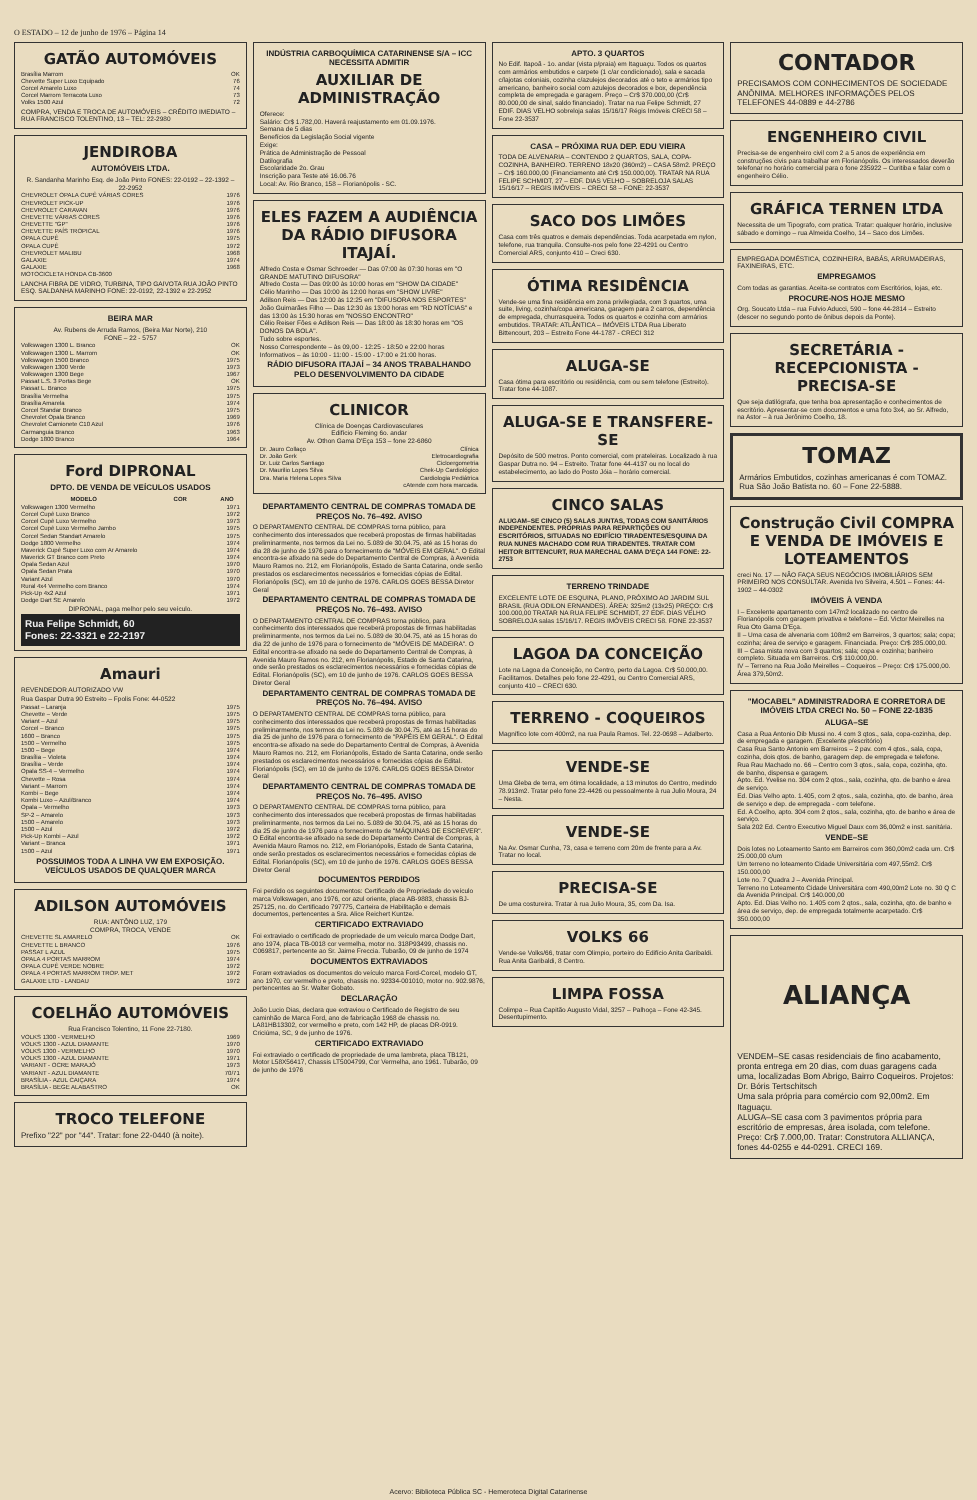O ESTADO – 12 de junho de 1976 – Página 14
GATÃO AUTOMÓVEIS
| Brasília Marrom | OK |
| Chevette Super Luxo Equipado | 76 |
| Corcel Amarelo Luxo | 74 |
| Corcel Marrom Terracota Luxo | 73 |
| Volks 1500 Azul | 72 |
COMPRA, VENDA E TROCA DE AUTOMÓVEIS – CRÉDITO IMEDIATO – RUA FRANCISCO TOLENTINO, 13 – TEL: 22-2980
JENDIROBA
AUTOMÓVEIS LTDA.
R. Sandanha Marinho Esq. de João Pinto FONES: 22-0192 – 22-1392 – 22-2952
| CHEVROLET OPALA CUPÊ VÁRIAS CORES | 1976 |
| CHEVROLET PICK-UP | 1976 |
| CHEVROLET CARAVAN | 1976 |
| CHEVETTE VÁRIAS CORES | 1976 |
| CHEVETTE "GP" | 1976 |
| CHEVETTE PAÍS TROPICAL | 1976 |
| OPALA CUPÊ | 1975 |
| OPALA CUPÊ | 1972 |
| CHEVROLET MALIBU | 1968 |
| GALAXIE | 1974 |
| GALAXIE | 1968 |
| MOTOCICLETA HONDA CB-3600 | |
LANCHA FIBRA DE VIDRO, TURBINA, TIPO GAIVOTA RUA JOÃO PINTO ESQ. SALDANHA MARINHO FONE: 22-0192, 22-1392 e 22-2952
BEIRA MAR
Av. Rubens de Arruda Ramos, (Beira Mar Norte), 210
FONE – 22 - 5757
| Volkswagen 1300 L. Branco | OK |
| Volkswagen 1300 L. Marrom | OK |
| Volkswagen 1500 Branco | 1975 |
| Volkswagen 1300 Verde | 1973 |
| Volkswagen 1300 Bege | 1967 |
| Passat L.S. 3 Portas Bege | OK |
| Passat L. Branco | 1975 |
| Brasília Vermelha | 1975 |
| Brasília Amarela | 1974 |
| Corcel Standar Branco | 1975 |
| Chevrolet Opala Branco | 1969 |
| Chevrolet Camionete C10 Azul | 1976 |
| Carmanguia Branco | 1963 |
| Dodge 1800 Branco | 1964 |
Ford DIPRONAL
DPTO. DE VENDA DE VEÍCULOS USADOS
| MODELO | COR | ANO |
| --- | --- | --- |
| Volkswagen 1300 Vermelho | | 1971 |
| Corcel Cupê Luxo Branco | | 1972 |
| Corcel Cupê Luxo Vermelho | | 1973 |
| Corcel Cupê Luxo Vermelho Jambo | | 1975 |
| Corcel Sedan Standart Amarelo | | 1975 |
| Dodge 1800 Vermelho | | 1974 |
| Maverick Cupê Super Luxo com Ar Amarelo | | 1974 |
| Maverick GT Branco com Preto | | 1974 |
| Opala Sedan Azul | | 1970 |
| Opala Sedan Prata | | 1970 |
| Variant Azul | | 1970 |
| Rural 4x4 Vermelho com Branco | | 1974 |
| Pick-Up 4x2 Azul | | 1971 |
| Dodge Dart SE Amarelo | | 1972 |
DIPRONAL, paga melhor pelo seu veículo.
Rua Felipe Schmidt, 60
Fones: 22-3321 e 22-2197
Amauri
REVENDEDOR AUTORIZADO VW
Rua Gaspar Dutra 90 Estreito – Fpolis Fone: 44-0522
| Passat – Laranja | 1975 |
| Chevette – Verde | 1975 |
| Variant – Azul | 1975 |
| Corcel – Branco | 1975 |
| 1600 – Branco | 1975 |
| 1500 – Vermelho | 1975 |
| 1500 – Bege | 1974 |
| Brasília – Violeta | 1974 |
| Brasília – Verde | 1974 |
| Opala SS-4 – Vermelho | 1974 |
| Chevette – Rosa | 1974 |
| Variant – Marrom | 1974 |
| Kombi – Bege | 1974 |
| Kombi Luxo – Azul/Branco | 1974 |
| Opala – Vermelho | 1973 |
| SP-2 – Amarelo | 1973 |
| 1500 – Amarelo | 1973 |
| 1500 – Azul | 1972 |
| Pick-Up Kombi – Azul | 1972 |
| Variant – Branca | 1971 |
| 1500 – Azul | 1971 |
POSSUIMOS TODA A LINHA VW EM EXPOSIÇÃO. VEÍCULOS USADOS DE QUALQUER MARCA
ADILSON AUTOMÓVEIS
RUA: ANTÔNO LUZ, 179
COMPRA, TROCA, VENDE
| CHEVETTE SL AMARELO | OK |
| CHEVETTE L BRANCO | 1976 |
| PASSAT L AZUL | 1975 |
| OPALA 4 PORTAS MARROM | 1974 |
| OPALA CUPÊ VERDE NOBRE | 1972 |
| OPALA 4 PORTAS MARROM TROP. MET | 1972 |
| GALAXIE LTD - LANDAU | 1972 |
COELHÃO AUTOMÓVEIS
Rua Francisco Tolentino, 11 Fone 22-7180.
| VOLKS 1300 - VERMELHO | 1969 |
| VOLKS 1300 - AZUL DIAMANTE | 1970 |
| VOLKS 1300 - VERMELHO | 1970 |
| VOLKS 1300 - AZUL DIAMANTE | 1971 |
| VARIANT - OCRE MARAJÓ | 1973 |
| VARIANT - AZUL DIAMANTE | 70/71 |
| BRASÍLIA - AZUL CAIÇARA | 1974 |
| BRASÍLIA - BEGE ALABASTRO | OK |
TROCO TELEFONE
Prefixo "22" por "44". Tratar: fone 22-0440 (à noite).
INDÚSTRIA CARBOQUÍMICA CATARINENSE S/A – ICC NECESSITA ADMITIR
AUXILIAR DE ADMINISTRAÇÃO
Oferece:
Salário: Cr$ 1.782,00. Haverá reajustamento em 01.09.1976.
Semana de 5 dias
Benefícios da Legislação Social vigente
Exige:
Prática de Administração de Pessoal
Datilografia
Escolaridade 2o. Grau
Inscrição para Teste até 16.06.76
Local: Av. Rio Branco, 158 – Florianópolis - SC.
ELES FAZEM A AUDIÊNCIA DA RÁDIO DIFUSORA ITAJAÍ.
Alfredo Costa e Osmar Schroeder — Das 07:00 às 07:30 horas em "O GRANDE MATUTINO DIFUSORA"
Alfredo Costa — Das 09:00 às 10:00 horas em "SHOW DA CIDADE"
Célio Marinho — Das 10:00 às 12:00 horas em "SHOW LIVRE"
Adilson Reis — Das 12:00 às 12:25 em "DIFUSORA NOS ESPORTES"
João Guimarães Filho — Das 12:30 às 13:00 horas em "RD NOTÍCIAS" e das 13:00 às 15:30 horas em "NOSSO ENCONTRO"
Célio Reiser Fões e Adilson Reis — Das 18:00 às 18:30 horas em "OS DONOS DA BOLA".
Tudo sobre esportes.
Nosso Correspondente – às 09,00 - 12:25 - 18:50 e 22:00 horas
Informativos – às 10:00 - 11:00 - 15:00 - 17:00 e 21:00 horas.
RÁDIO DIFUSORA ITAJAÍ – 34 ANOS TRABALHANDO PELO DESENVOLVIMENTO DA CIDADE
CLINICOR
Clínica de Doenças Cardiovasculares
Edifício Fleming 6o. andar
Av. Othon Gama D'Eça 153 – fone 22-6860
| Dr. Jauro Collaço | Clínica |
| Dr. João Gerk | Eletrocardiografia |
| Dr. Luiz Carlos Santiago | Cicloergometria |
| Dr. Maurilio Lopes Silva | Chek-Up Cardiológico |
| Dra. Maria Helena Lopes Silva | Cardiologia Pediátrica |
| | cAtende com hora marcada. |
DEPARTAMENTO CENTRAL DE COMPRAS TOMADA DE PREÇOS No. 76–492. AVISO
O DEPARTAMENTO CENTRAL DE COMPRAS torna público, para conhecimento dos interessados que receberá propostas de firmas habilitadas preliminarmente, nos termos da Lei no. 5.089 de 30.04.75, até as 15 horas do dia 28 de junho de 1976 para o fornecimento de "MÓVEIS EM GERAL". O Edital encontra-se afixado na sede do Departamento Central de Compras, à Avenida Mauro Ramos no. 212, em Florianópolis, Estado de Santa Catarina, onde serão prestados os esclarecimentos necessários e fornecidas cópias de Edital. Florianópolis (SC), em 10 de junho de 1976. CARLOS GOES BESSA Diretor Geral
DEPARTAMENTO CENTRAL DE COMPRAS TOMADA DE PREÇOS No. 76–493. AVISO
O DEPARTAMENTO CENTRAL DE COMPRAS torna público, para conhecimento dos interessados que receberá propostas de firmas habilitadas preliminarmente, nos termos da Lei no. 5.089 de 30.04.75, até as 15 horas do dia 22 de junho de 1976 para o fornecimento de "MÓVEIS DE MADEIRA". O Edital encontra-se afixado na sede do Departamento Central de Compras, à Avenida Mauro Ramos no. 212, em Florianópolis, Estado de Santa Catarina, onde serão prestados os esclarecimentos necessários e fornecidas cópias de Edital. Florianópolis (SC), em 10 de junho de 1976. CARLOS GOES BESSA Diretor Geral
DEPARTAMENTO CENTRAL DE COMPRAS TOMADA DE PREÇOS No. 76–494. AVISO
O DEPARTAMENTO CENTRAL DE COMPRAS torna público, para conhecimento dos interessados que receberá propostas de firmas habilitadas preliminarmente, nos termos da Lei no. 5.089 de 30.04.75, até as 15 horas do dia 25 de junho de 1976 para o fornecimento de "PAPÉIS EM GERAL". O Edital encontra-se afixado na sede do Departamento Central de Compras, à Avenida Mauro Ramos no. 212, em Florianópolis, Estado de Santa Catarina, onde serão prestados os esclarecimentos necessários e fornecidas cópias de Edital. Florianópolis (SC), em 10 de junho de 1976. CARLOS GOES BESSA Diretor Geral
DEPARTAMENTO CENTRAL DE COMPRAS TOMADA DE PREÇOS No. 76–495. AVISO
O DEPARTAMENTO CENTRAL DE COMPRAS torna público, para conhecimento dos interessados que receberá propostas de firmas habilitadas preliminarmente, nos termos da Lei no. 5.089 de 30.04.75, até as 15 horas do dia 25 de junho de 1976 para o fornecimento de "MÁQUINAS DE ESCREVER". O Edital encontra-se afixado na sede do Departamento Central de Compras, à Avenida Mauro Ramos no. 212, em Florianópolis, Estado de Santa Catarina, onde serão prestados os esclarecimentos necessários e fornecidas cópias de Edital. Florianópolis (SC), em 10 de junho de 1976. CARLOS GOES BESSA Diretor Geral
DOCUMENTOS PERDIDOS
Foi perdido os seguintes documentos: Certificado de Propriedade do veículo marca Volkswagen, ano 1976, cor azul oriente, placa AB-9883, chassis BJ-257125, no. do Certificado 797775, Carteira de Habilitação e demais documentos, pertencentes a Sra. Alice Reichert Kuntze.
CERTIFICADO EXTRAVIADO
Foi extraviado o certificado de propriedade de um veículo marca Dodge Dart, ano 1974, placa TB-0018 cor vermelha, motor no. 318P93499, chassis no. C069817, pertencente ao Sr. Jaime Freccia. Tubarão, 09 de junho de 1974
DOCUMENTOS EXTRAVIADOS
Foram extraviados os documentos do veículo marca Ford-Corcel, modelo GT, ano 1970, cor vermelho e preto, chassis no. 92334-001010, motor no. 902.9876, pertencentes ao Sr. Walter Gobato.
DECLARAÇÃO
João Lucio Dias, declara que extraviou o Certificado de Registro de seu caminhão de Marca Ford, ano de fabricação 1968 de chassis no. LA81HB13302, cor vermelho e preto, com 142 HP, de placas DR-0919. Criciúma, SC, 9 de junho de 1976.
CERTIFICADO EXTRAVIADO
Foi extraviado o certificado de propriedade de uma lambreta, placa TB121, Motor L58X56417, Chassis LT5004799, Cor Vermelha, ano 1961. Tubarão, 09 de junho de 1976
APTO. 3 QUARTOS
No Edif. Itapoã - 1o. andar (vista p/praia) em Itaguaçu. Todos os quartos com armários embutidos e carpete (1 c/ar condicionado), sala e sacada c/lajotas coloniais, cozinha c/azulejos decorados até o teto e armários tipo americano, banheiro social com azulejos decorados e box, dependência completa de empregada e garagem. Preço – Cr$ 370.000,00 (Cr$ 80.000,00 de sinal, saldo financiado). Tratar na rua Felipe Schmidt, 27 EDIF. DIAS VELHO sobreloja salas 15/16/17 Régis Imóveis CRECI 58 – Fone 22-3537
CASA – PRÓXIMA RUA DEP. EDU VIEIRA
TODA DE ALVENARIA – CONTENDO 2 QUARTOS, SALA, COPA-COZINHA, BANHEIRO. TERRENO 18x20 (360m2) – CASA 58m2. PREÇO – Cr$ 160.000,00 (Financiamento até Cr$ 150.000,00). TRATAR NA RUA FELIPE SCHMIDT, 27 – EDF. DIAS VELHO – SOBRELOJA SALAS 15/16/17 – REGIS IMÓVEIS – CRECI 58 – FONE: 22-3537
SACO DOS LIMÕES
Casa com três quatros e demais dependências. Toda acarpetada em nylon, telefone, rua tranquila. Consulte-nos pelo fone 22-4291 ou Centro Comercial ARS, conjunto 410 – Creci 630.
ÓTIMA RESIDÊNCIA
Vende-se uma fina residência em zona privilegiada, com 3 quartos, uma suite, living, cozinha/copa americana, garagem para 2 carros, dependência de empregada, churrasqueira. Todos os quartos e cozinha com armários embutidos. TRATAR: ATLÂNTICA – IMÓVEIS LTDA Rua Liberato Bittencourt, 203 – Estreito Fone 44-1787 - CRECI 312
ALUGA-SE
Casa ótima para escritório ou residência, com ou sem telefone (Estreito). Tratar fone 44-1087.
ALUGA-SE E TRANSFERE-SE
Depósito de 500 metros. Ponto comercial, com prateleiras. Localizado à rua Gaspar Dutra no. 94 – Estreito. Tratar fone 44-4137 ou no local do estabelecimento, ao lado do Posto Jóia – horário comercial.
CINCO SALAS
ALUGAM–SE CINCO (5) SALAS JUNTAS, TODAS COM SANITÁRIOS INDEPENDENTES. PRÓPRIAS PARA REPARTIÇÕES OU ESCRITÓRIOS, SITUADAS NO EDIFÍCIO TIRADENTES/ESQUINA DA RUA NUNES MACHADO COM RUA TIRADENTES. TRATAR COM HEITOR BITTENCURT, RUA MARECHAL GAMA D'EÇA 144 FONE: 22-2753
TERRENO TRINDADE
EXCELENTE LOTE DE ESQUINA, PLANO, PRÓXIMO AO JARDIM SUL BRASIL (RUA ODILON ERNANDES). ÁREA: 325m2 (13x25) PREÇO: Cr$ 100.000,00 TRATAR NA RUA FELIPE SCHMIDT, 27 EDF. DIAS VELHO SOBRELOJA salas 15/16/17. REGIS IMÓVEIS CRECI 58. FONE 22-3537
LAGOA DA CONCEIÇÃO
Lote na Lagoa da Conceição, no Centro, perto da Lagoa. Cr$ 50.000,00. Facilitamos. Detalhes pelo fone 22-4291, ou Centro Comercial ARS, conjunto 410 – CRECI 630.
TERRENO - COQUEIROS
Magnífico lote com 400m2, na rua Paula Ramos. Tel. 22-0698 – Adalberto.
VENDE-SE
Uma Gleba de terra, em ótima localidade, a 13 minutos do Centro, medindo 78.913m2. Tratar pelo fone 22-4426 ou pessoalmente à rua Julio Moura, 24 – Nesta.
VENDE-SE
Na Av. Osmar Cunha, 73, casa e terreno com 20m de frente para a Av. Tratar no local.
PRECISA-SE
De uma costureira. Tratar à rua Julio Moura, 35, com Da. Isa.
VOLKS 66
Vende-se Volks/66, tratar com Olimpio, porteiro do Edifício Anita Garibaldi. Rua Anita Garibaldi, 8 Centro.
LIMPA FOSSA
Colimpa – Rua Capitão Augusto Vidal, 3257 – Palhoça – Fone 42-345. Desentupimento.
CONTADOR
PRECISAMOS COM CONHECIMENTOS DE SOCIEDADE ANÔNIMA. MELHORES INFORMAÇÕES PELOS TELEFONES 44-0889 e 44-2786
ENGENHEIRO CIVIL
Precisa-se de engenheiro civil com 2 a 5 anos de experiência em construções civis para trabalhar em Florianópolis. Os interessados deverão telefonar no horário comercial para o fone 235922 – Curitiba e falar com o engenheiro Célio.
GRÁFICA TERNEN LTDA
Necessita de um Tipografo, com pratica. Tratar: qualquer horário, inclusive sábado e domingo – rua Almeida Coelho, 14 – Saco dos Limões.
EMPREGADA DOMÉSTICA, COZINHEIRA, BABÁS, ARRUMADEIRAS, FAXINEIRAS, ETC.
EMPREGAMOS
Com todas as garantias. Aceita-se contratos com Escritórios, lojas, etc.
PROCURE-NOS HOJE MESMO
Org. Soucato Ltda – rua Fulvio Aducci, 590 – fone 44-2814 – Estreito (descer no segundo ponto de ônibus depois da Ponte).
SECRETÁRIA - RECEPCIONISTA - PRECISA-SE
Que seja datilógrafa, que tenha boa apresentação e conhecimentos de escritório. Apresentar-se com documentos e uma foto 3x4, ao Sr. Alfredo, na Astor – à rua Jerônimo Coelho, 18.
TOMAZ
Armários Embutidos, cozinhas americanas é com TOMAZ. Rua São João Batista no. 60 – Fone 22-5888.
Construção Civil COMPRA E VENDA DE IMÓVEIS E LOTEAMENTOS
creci No. 17 — NÃO FAÇA SEUS NEGÓCIOS IMOBILIÁRIOS SEM PRIMEIRO NOS CONSULTAR. Avenida Ivo Silveira, 4.501 – Fones: 44-1902 – 44-0302
IMÓVEIS À VENDA
I – Excelente apartamento com 147m2 localizado no centro de Florianópolis com garagem privativa e telefone – Ed. Victor Meirelles na Rua Oto Gama D'Eça.
II – Uma casa de alvenaria com 108m2 em Barreiros, 3 quartos; sala; copa; cozinha; área de serviço e garagem. Financiada. Preço: Cr$ 285.000,00.
III – Casa mista nova com 3 quartos; sala; copa e cozinha; banheiro completo. Situada em Barreiros. Cr$ 110.000,00.
IV – Terreno na Rua João Meirelles – Coqueiros – Preço: Cr$ 175.000,00. Área 379,50m2.
"MOCABEL" ADMINISTRADORA E CORRETORA DE IMÓVEIS LTDA CRECI No. 50 – FONE 22-1835
ALUGA–SE
Casa a Rua Antonio Dib Mussi no. 4 com 3 qtos., sala, copa-cozinha, dep. de empregada e garagem. (Excelente p/escritório)
Casa Rua Santo Antonio em Barreiros – 2 pav. com 4 qtos., sala, copa, cozinha, dois qtos. de banho, garagem dep. de empregada e telefone.
Rua Rau Machado no. 66 – Centro com 3 qtos., sala, copa, cozinha, qto. de banho, dispensa e garagem.
Apto. Ed. Yvelise no. 304 com 2 qtos., sala, cozinha, qto. de banho e área de serviço.
Ed. Dias Velho apto. 1.405, com 2 qtos., sala, cozinha, qto. de banho, área de serviço e dep. de empregada - com telefone.
Ed. A Coelho, apto. 304 com 2 qtos., sala, cozinha, qto. de banho e área de serviço.
Sala 202 Ed. Centro Executivo Miguel Daux com 36,00m2 e inst. sanitária.
VENDE–SE
Dois lotes no Loteamento Santo em Barreiros com 360,00m2 cada um. Cr$ 25.000,00 c/um
Um terreno no loteamento Cidade Universitária com 497,55m2. Cr$ 150.000,00
Lote no. 7 Quadra J – Avenida Principal.
Terreno no Loteamento Cidade Universitára com 490,00m2 Lote no. 30 Q C da Avenida Principal. Cr$ 140.000,00
Apto. Ed. Dias Velho no. 1.405 com 2 qtos., sala, cozinha, qto. de banho e área de serviço, dep. de empregada totalmente acarpetado. Cr$ 350.000,00
ALIANÇA
VENDEM–SE casas residenciais de fino acabamento, pronta entrega em 20 dias, com duas garagens cada uma, localizadas Bom Abrigo, Bairro Coqueiros. Projetos: Dr. Bóris Tertschitsch
Uma sala própria para comércio com 92,00m2. Em Itaguaçu.
ALUGA–SE casa com 3 pavimentos própria para escritório de empresas, área isolada, com telefone. Preço: Cr$ 7.000,00. Tratar: Construtora ALLIANÇA, fones 44-0255 e 44-0291. CRECI 169.
Acervo: Biblioteca Pública SC - Hemeroteca Digital Catarinense